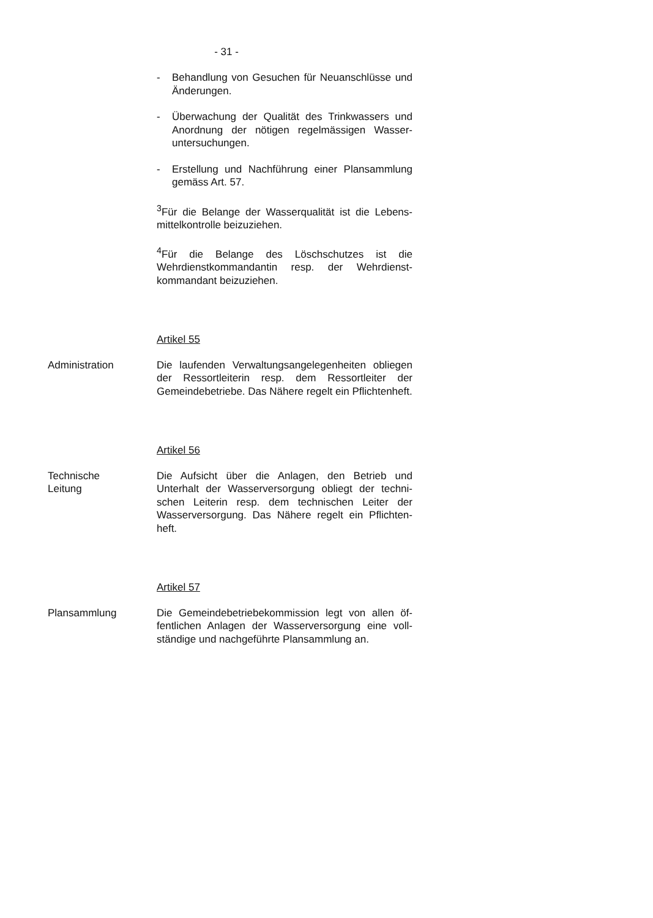- 31 -
- Behandlung von Gesuchen für Neuanschlüsse und Änderungen.
- Überwachung der Qualität des Trinkwassers und Anordnung der nötigen regelmässigen Wasser­untersuchungen.
- Erstellung und Nachführung einer Plansammlung gemäss Art. 57.
<sup>3</sup> Für die Belange der Wasserqualität ist die Lebens­mittelkontrolle beizuziehen.
<sup>4</sup> Für die Belange des Löschschutzes ist die Wehrdienstkommandantin resp. der Wehrdienst­kommandant beizuziehen.
Artikel 55
Administration Die laufenden Verwaltungsangelegenheiten obliegen der Ressortleiterin resp. dem Ressortleiter der Gemeindebetriebe. Das Nähere regelt ein Pflichten­heft.
Artikel 56
Technische
Leitung
Die Aufsicht über die Anlagen, den Betrieb und Unterhalt der Wasserversorgung obliegt der techni­schen Leiterin resp. dem technischen Leiter der Wasserversorgung. Das Nähere regelt ein Pflichten­heft.
Artikel 57
Plansammlung Die Gemeindebetriebekommission legt von allen öf­fentlichen Anlagen der Wasserversorgung eine voll­ständige und nachgeführte Plansammlung an.